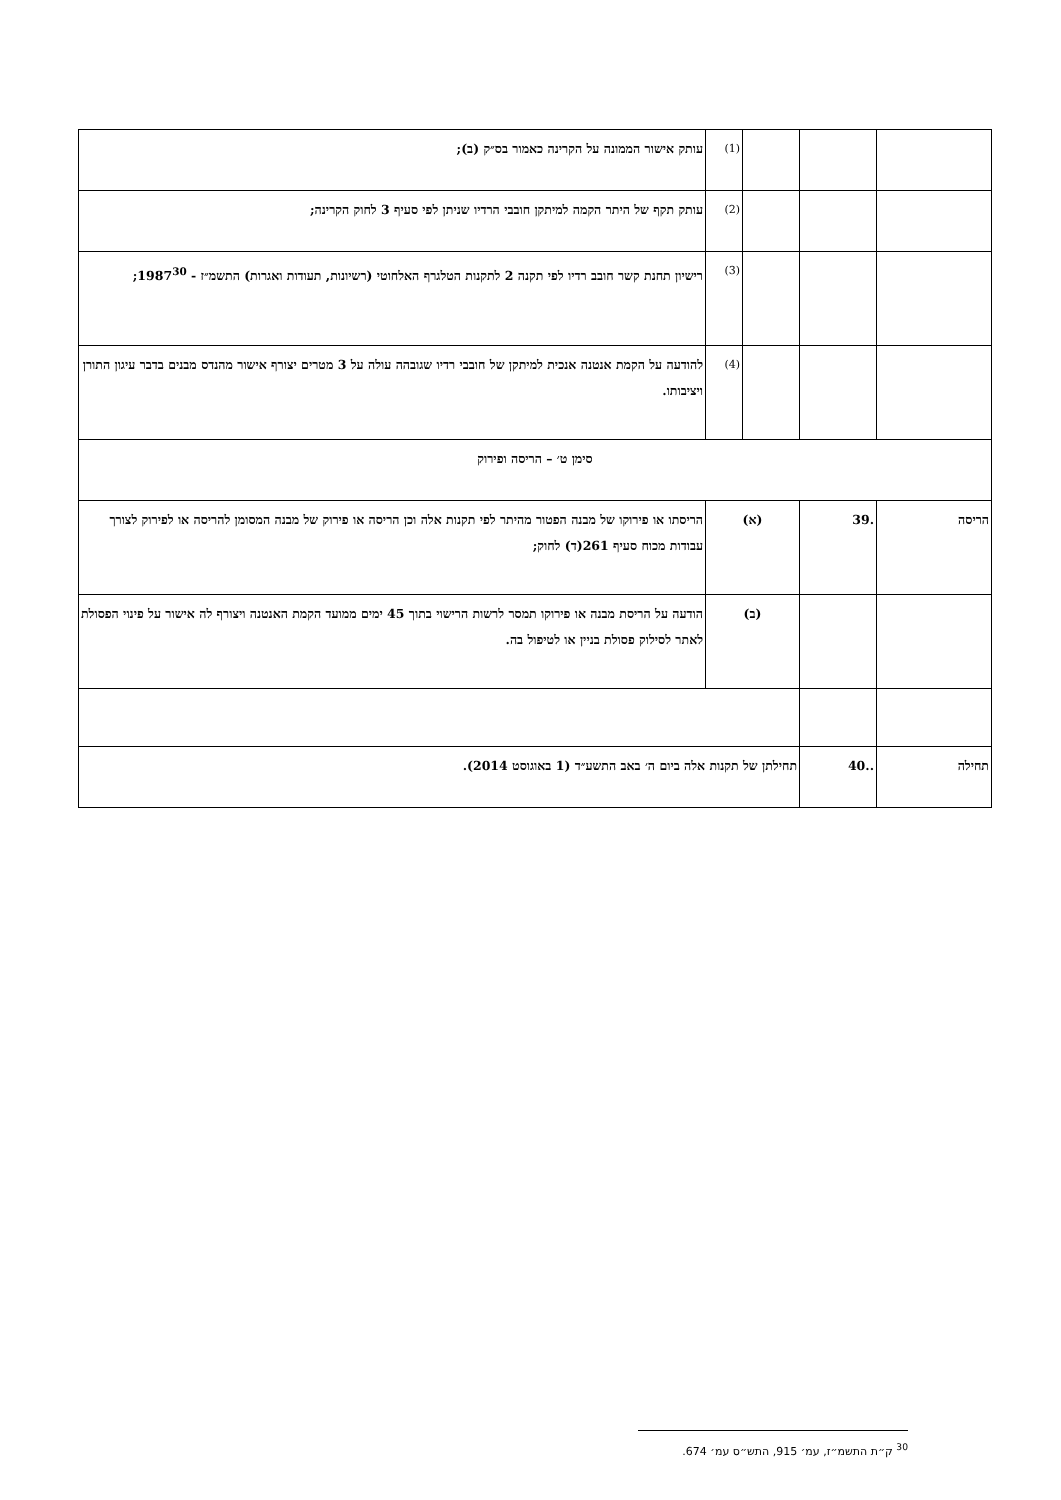| | | | (1) | עותק אישור הממונה על הקרינה כאמור בס״ק (ב); |
| | | | (2) | עותק תקף של היתר הקמה למיתקן חובבי הרדיו שניתן לפי סעיף 3 לחוק הקרינה; |
| | | | (3) | רישיון תחנת קשר חובב רדיו לפי תקנה 2 לתקנות הטלגרף האלחוטי (רשיונות, תעודות ואגרות) התשמ״ז - 1987<sup>30</sup>; |
| | | | (4) | להודעה על הקמת אנטנה אנכית למיתקן של חובבי רדיו שגובהה עולה על 3 מטרים יצורף אישור מהנדס מבנים בדבר עיגון התורן ויציבותו. |
| סימן ט׳ – הריסה ופירוק | | | | |
| הריסה | .39 | (א) | | הריסתו או פירוקו של מבנה הפטור מהיתר לפי תקנות אלה וכן הריסה או פירוק של מבנה המסומן להריסה או לפירוק לצורך עבודות מכוח סעיף 261(ד) לחוק; |
| | | (ב) | | הודעה על הריסת מבנה או פירוקו תמסר לרשות הרישוי בתוך 45 ימים ממועד הקמת האנטנה ויצורף לה אישור על פינוי הפסולת לאתר לסילוק פסולת בניין או לטיפול בה. |
| תחילה | ..40 | תחילתן של תקנות אלה ביום ה׳ באב התשע״ד (1 באוגוסט 2014). | | |
<sup>30</sup> ק״ת התשמ״ז, עמ׳ 915, התש״ס עמ׳ 674.